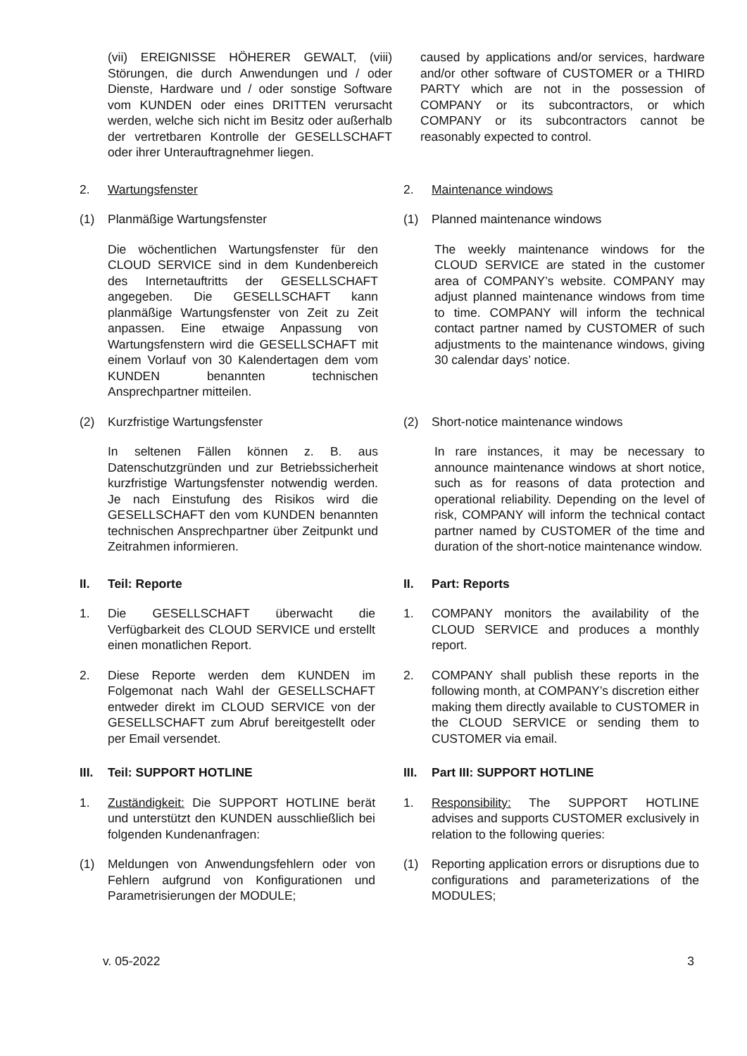(vii) EREIGNISSE HÖHERER GEWALT, (viii) Störungen, die durch Anwendungen und / oder Dienste, Hardware und / oder sonstige Software vom KUNDEN oder eines DRITTEN verursacht werden, welche sich nicht im Besitz oder außerhalb der vertretbaren Kontrolle der GESELLSCHAFT oder ihrer Unterauftragnehmer liegen.
caused by applications and/or services, hardware and/or other software of CUSTOMER or a THIRD PARTY which are not in the possession of COMPANY or its subcontractors, or which COMPANY or its subcontractors cannot be reasonably expected to control.
2. Wartungsfenster 2. Maintenance windows
(1) Planmäßige Wartungsfenster (1) Planned maintenance windows
Die wöchentlichen Wartungsfenster für den CLOUD SERVICE sind in dem Kundenbereich des Internetauftritts der GESELLSCHAFT angegeben. Die GESELLSCHAFT kann planmäßige Wartungsfenster von Zeit zu Zeit anpassen. Eine etwaige Anpassung von Wartungsfenstern wird die GESELLSCHAFT mit einem Vorlauf von 30 Kalendertagen dem vom KUNDEN benannten technischen Ansprechpartner mitteilen.
The weekly maintenance windows for the CLOUD SERVICE are stated in the customer area of COMPANY’s website. COMPANY may adjust planned maintenance windows from time to time. COMPANY will inform the technical contact partner named by CUSTOMER of such adjustments to the maintenance windows, giving 30 calendar days’ notice.
(2) Kurzfristige Wartungsfenster (2) Short-notice maintenance windows
In seltenen Fällen können z. B. aus Datenschutzgründen und zur Betriebssicherheit kurzfristige Wartungsfenster notwendig werden. Je nach Einstufung des Risikos wird die GESELLSCHAFT den vom KUNDEN benannten technischen Ansprechpartner über Zeitpunkt und Zeitrahmen informieren.
In rare instances, it may be necessary to announce maintenance windows at short notice, such as for reasons of data protection and operational reliability. Depending on the level of risk, COMPANY will inform the technical contact partner named by CUSTOMER of the time and duration of the short-notice maintenance window.
II. Teil: Reporte II. Part: Reports
1. Die GESELLSCHAFT überwacht die Verfügbarkeit des CLOUD SERVICE und erstellt einen monatlichen Report.
1. COMPANY monitors the availability of the CLOUD SERVICE and produces a monthly report.
2. Diese Reporte werden dem KUNDEN im Folgemonat nach Wahl der GESELLSCHAFT entweder direkt im CLOUD SERVICE von der GESELLSCHAFT zum Abruf bereitgestellt oder per Email versendet.
2. COMPANY shall publish these reports in the following month, at COMPANY’s discretion either making them directly available to CUSTOMER in the CLOUD SERVICE or sending them to CUSTOMER via email.
III. Teil: SUPPORT HOTLINE III. Part III: SUPPORT HOTLINE
1. Zuständigkeit: Die SUPPORT HOTLINE berät und unterstützt den KUNDEN ausschließlich bei folgenden Kundenanfragen:
1. Responsibility: The SUPPORT HOTLINE advises and supports CUSTOMER exclusively in relation to the following queries:
(1) Meldungen von Anwendungsfehlern oder von Fehlern aufgrund von Konfigurationen und Parametrisierungen der MODULE;
(1) Reporting application errors or disruptions due to configurations and parameterizations of the MODULES;
v. 05-2022 3